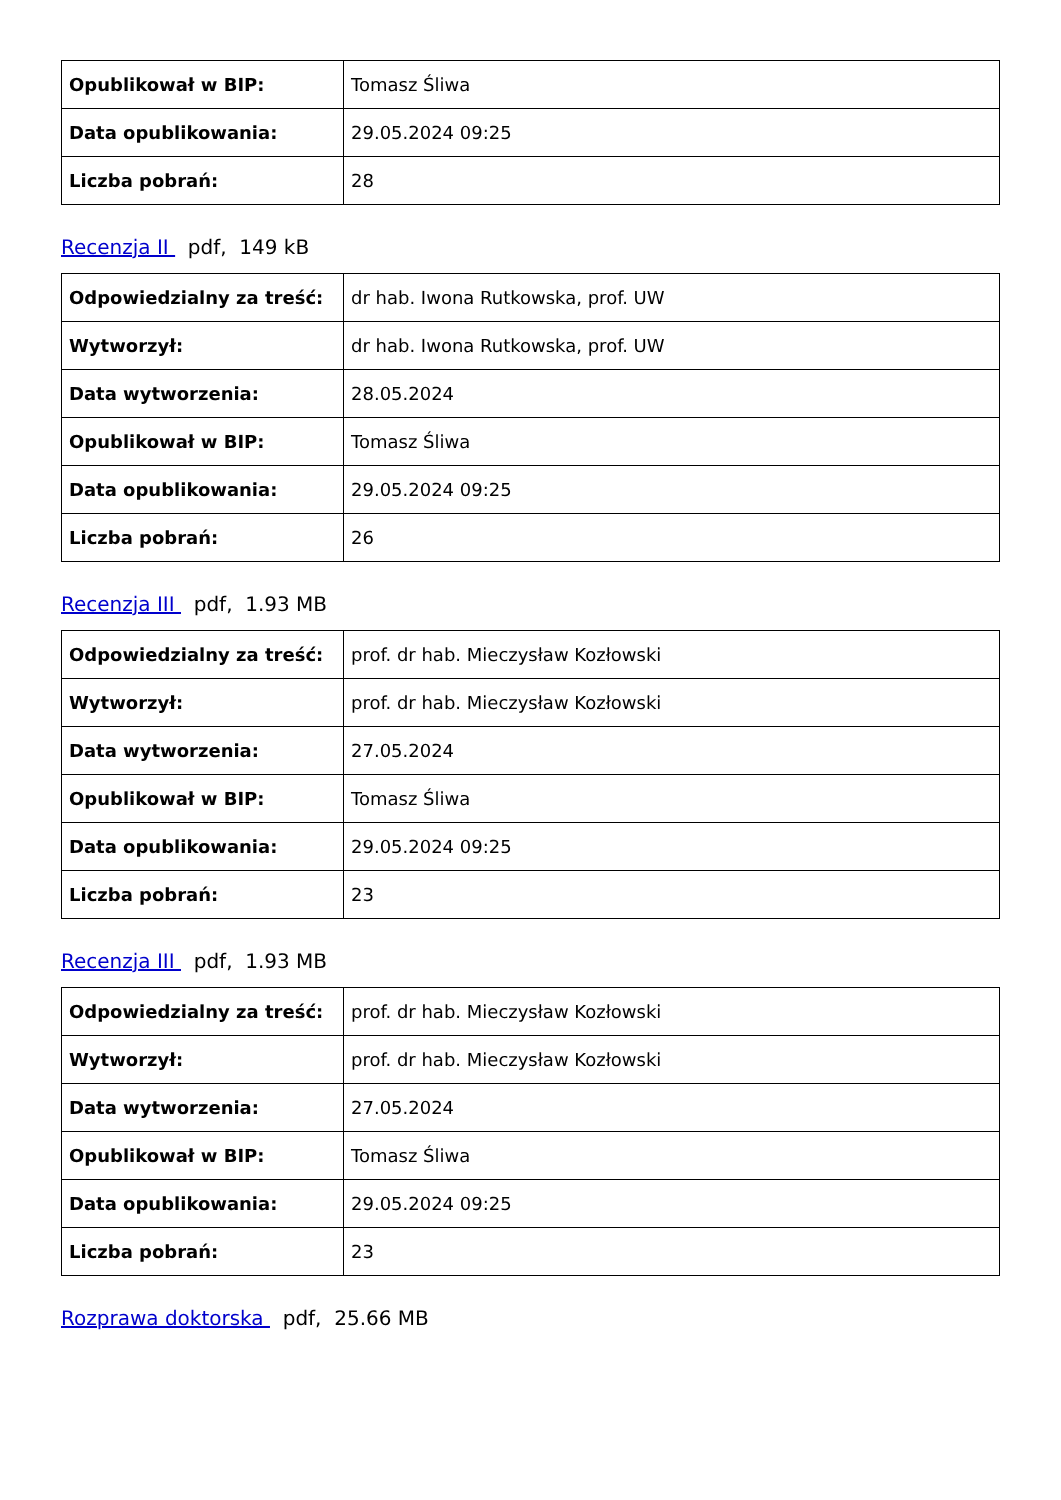| Opublikował w BIP: | Tomasz Śliwa |
| Data opublikowania: | 29.05.2024 09:25 |
| Liczba pobrań: | 28 |
Recenzja II pdf, 149 kB
| Odpowiedzialny za treść: | dr hab. Iwona Rutkowska, prof. UW |
| Wytworzył: | dr hab. Iwona Rutkowska, prof. UW |
| Data wytworzenia: | 28.05.2024 |
| Opublikował w BIP: | Tomasz Śliwa |
| Data opublikowania: | 29.05.2024 09:25 |
| Liczba pobrań: | 26 |
Recenzja III pdf, 1.93 MB
| Odpowiedzialny za treść: | prof. dr hab. Mieczysław Kozłowski |
| Wytworzył: | prof. dr hab. Mieczysław Kozłowski |
| Data wytworzenia: | 27.05.2024 |
| Opublikował w BIP: | Tomasz Śliwa |
| Data opublikowania: | 29.05.2024 09:25 |
| Liczba pobrań: | 23 |
Recenzja III pdf, 1.93 MB
| Odpowiedzialny za treść: | prof. dr hab. Mieczysław Kozłowski |
| Wytworzył: | prof. dr hab. Mieczysław Kozłowski |
| Data wytworzenia: | 27.05.2024 |
| Opublikował w BIP: | Tomasz Śliwa |
| Data opublikowania: | 29.05.2024 09:25 |
| Liczba pobrań: | 23 |
Rozprawa doktorska pdf, 25.66 MB